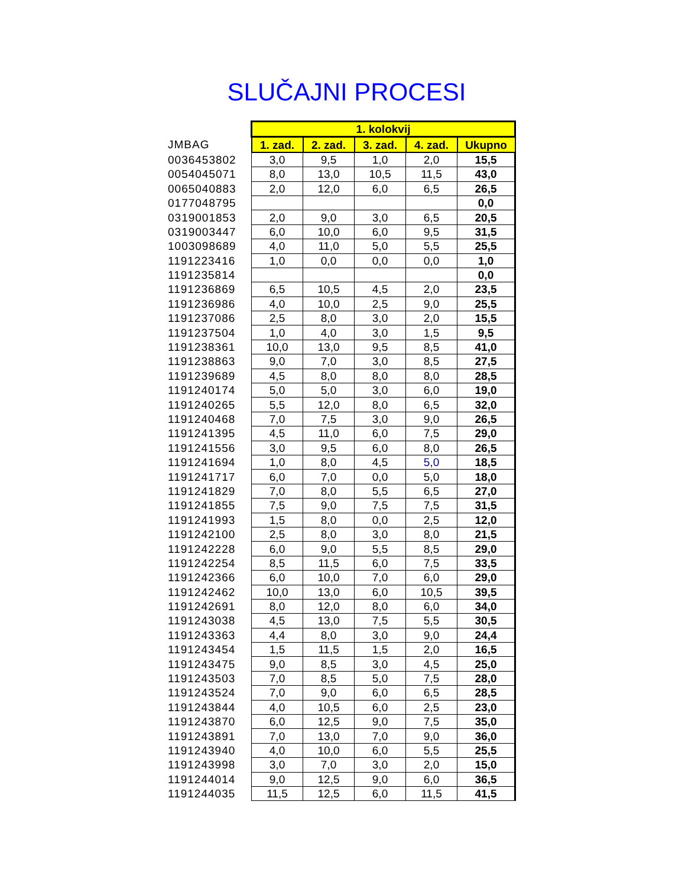SLUČAJNI PROCESI
| | 1. kolokvij | | | | |
| JMBAG | 1. zad. | 2. zad. | 3. zad. | 4. zad. | Ukupno |
| 0036453802 | 3,0 | 9,5 | 1,0 | 2,0 | 15,5 |
| 0054045071 | 8,0 | 13,0 | 10,5 | 11,5 | 43,0 |
| 0065040883 | 2,0 | 12,0 | 6,0 | 6,5 | 26,5 |
| 0177048795 | | | | | 0,0 |
| 0319001853 | 2,0 | 9,0 | 3,0 | 6,5 | 20,5 |
| 0319003447 | 6,0 | 10,0 | 6,0 | 9,5 | 31,5 |
| 1003098689 | 4,0 | 11,0 | 5,0 | 5,5 | 25,5 |
| 1191223416 | 1,0 | 0,0 | 0,0 | 0,0 | 1,0 |
| 1191235814 | | | | | 0,0 |
| 1191236869 | 6,5 | 10,5 | 4,5 | 2,0 | 23,5 |
| 1191236986 | 4,0 | 10,0 | 2,5 | 9,0 | 25,5 |
| 1191237086 | 2,5 | 8,0 | 3,0 | 2,0 | 15,5 |
| 1191237504 | 1,0 | 4,0 | 3,0 | 1,5 | 9,5 |
| 1191238361 | 10,0 | 13,0 | 9,5 | 8,5 | 41,0 |
| 1191238863 | 9,0 | 7,0 | 3,0 | 8,5 | 27,5 |
| 1191239689 | 4,5 | 8,0 | 8,0 | 8,0 | 28,5 |
| 1191240174 | 5,0 | 5,0 | 3,0 | 6,0 | 19,0 |
| 1191240265 | 5,5 | 12,0 | 8,0 | 6,5 | 32,0 |
| 1191240468 | 7,0 | 7,5 | 3,0 | 9,0 | 26,5 |
| 1191241395 | 4,5 | 11,0 | 6,0 | 7,5 | 29,0 |
| 1191241556 | 3,0 | 9,5 | 6,0 | 8,0 | 26,5 |
| 1191241694 | 1,0 | 8,0 | 4,5 | 5,0 | 18,5 |
| 1191241717 | 6,0 | 7,0 | 0,0 | 5,0 | 18,0 |
| 1191241829 | 7,0 | 8,0 | 5,5 | 6,5 | 27,0 |
| 1191241855 | 7,5 | 9,0 | 7,5 | 7,5 | 31,5 |
| 1191241993 | 1,5 | 8,0 | 0,0 | 2,5 | 12,0 |
| 1191242100 | 2,5 | 8,0 | 3,0 | 8,0 | 21,5 |
| 1191242228 | 6,0 | 9,0 | 5,5 | 8,5 | 29,0 |
| 1191242254 | 8,5 | 11,5 | 6,0 | 7,5 | 33,5 |
| 1191242366 | 6,0 | 10,0 | 7,0 | 6,0 | 29,0 |
| 1191242462 | 10,0 | 13,0 | 6,0 | 10,5 | 39,5 |
| 1191242691 | 8,0 | 12,0 | 8,0 | 6,0 | 34,0 |
| 1191243038 | 4,5 | 13,0 | 7,5 | 5,5 | 30,5 |
| 1191243363 | 4,4 | 8,0 | 3,0 | 9,0 | 24,4 |
| 1191243454 | 1,5 | 11,5 | 1,5 | 2,0 | 16,5 |
| 1191243475 | 9,0 | 8,5 | 3,0 | 4,5 | 25,0 |
| 1191243503 | 7,0 | 8,5 | 5,0 | 7,5 | 28,0 |
| 1191243524 | 7,0 | 9,0 | 6,0 | 6,5 | 28,5 |
| 1191243844 | 4,0 | 10,5 | 6,0 | 2,5 | 23,0 |
| 1191243870 | 6,0 | 12,5 | 9,0 | 7,5 | 35,0 |
| 1191243891 | 7,0 | 13,0 | 7,0 | 9,0 | 36,0 |
| 1191243940 | 4,0 | 10,0 | 6,0 | 5,5 | 25,5 |
| 1191243998 | 3,0 | 7,0 | 3,0 | 2,0 | 15,0 |
| 1191244014 | 9,0 | 12,5 | 9,0 | 6,0 | 36,5 |
| 1191244035 | 11,5 | 12,5 | 6,0 | 11,5 | 41,5 |